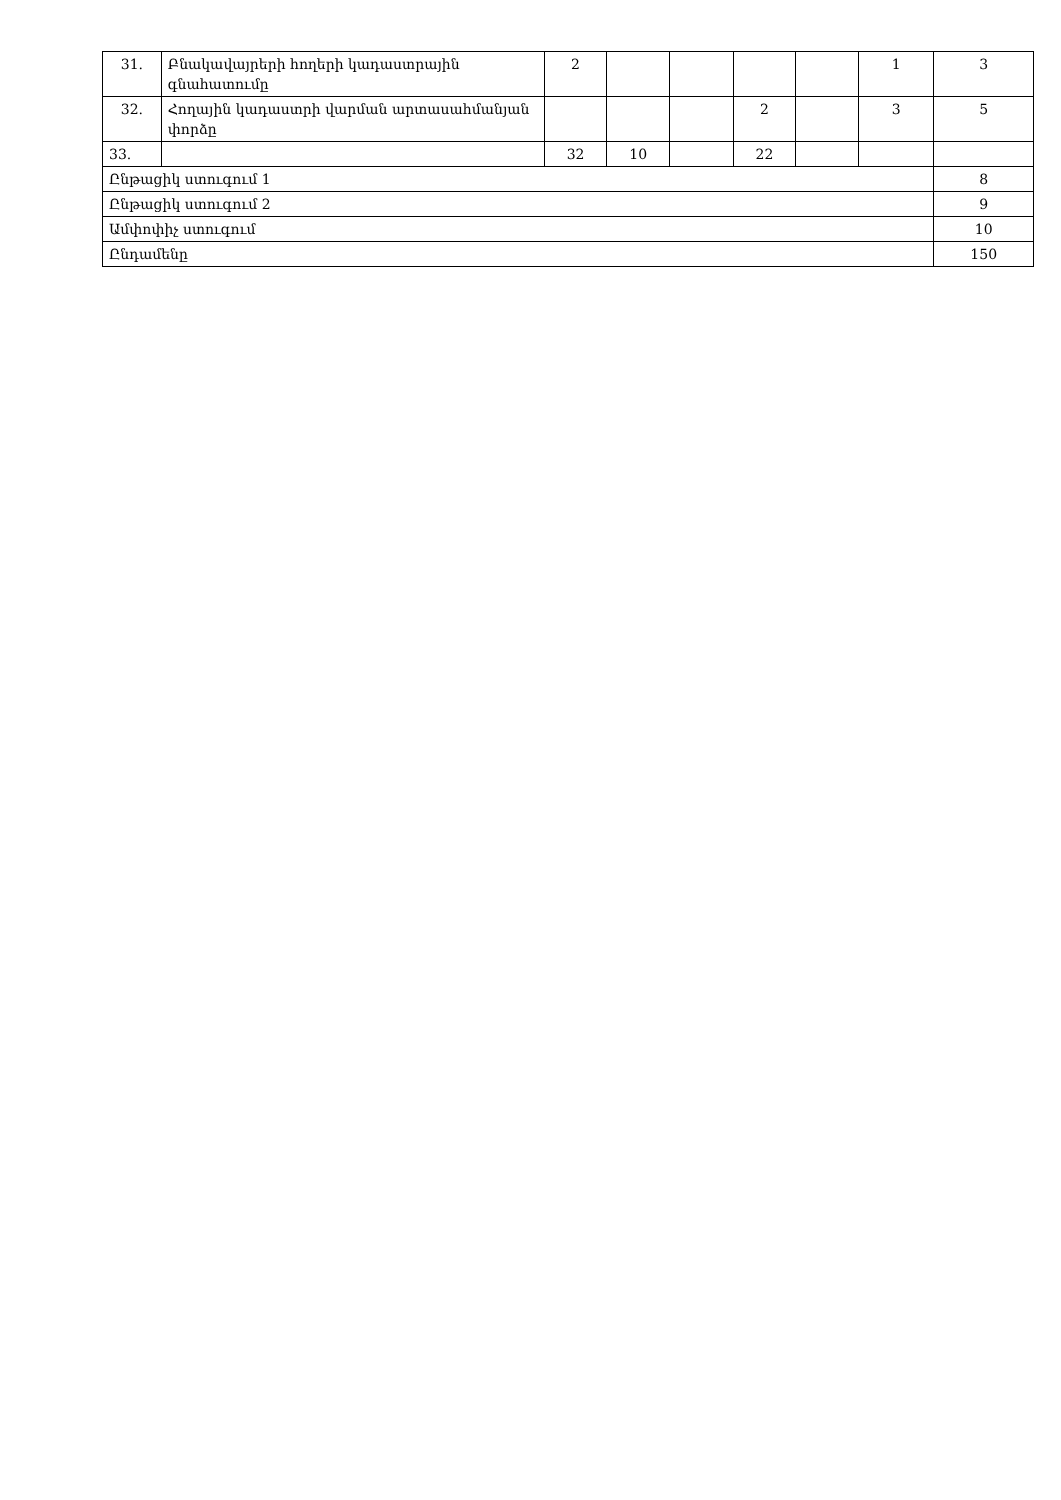| 31. | Բնակավայրերի հողերի կադաստրային գնահատումը | 2 | | | | | 1 | 3 |
| 32. | Հողային կադաստրի վարման արտասահմանյան փորձը | | | | 2 | | 3 | 5 |
| 33. | | 32 | 10 | | 22 | | | |
| Ընթացիկ ստուգում 1 | | | | | | | | 8 |
| Ընթացիկ ստուգում 2 | | | | | | | | 9 |
| Ամփոփիչ ստուգում | | | | | | | | 10 |
| Ընդամենը | | | | | | | | 150 |